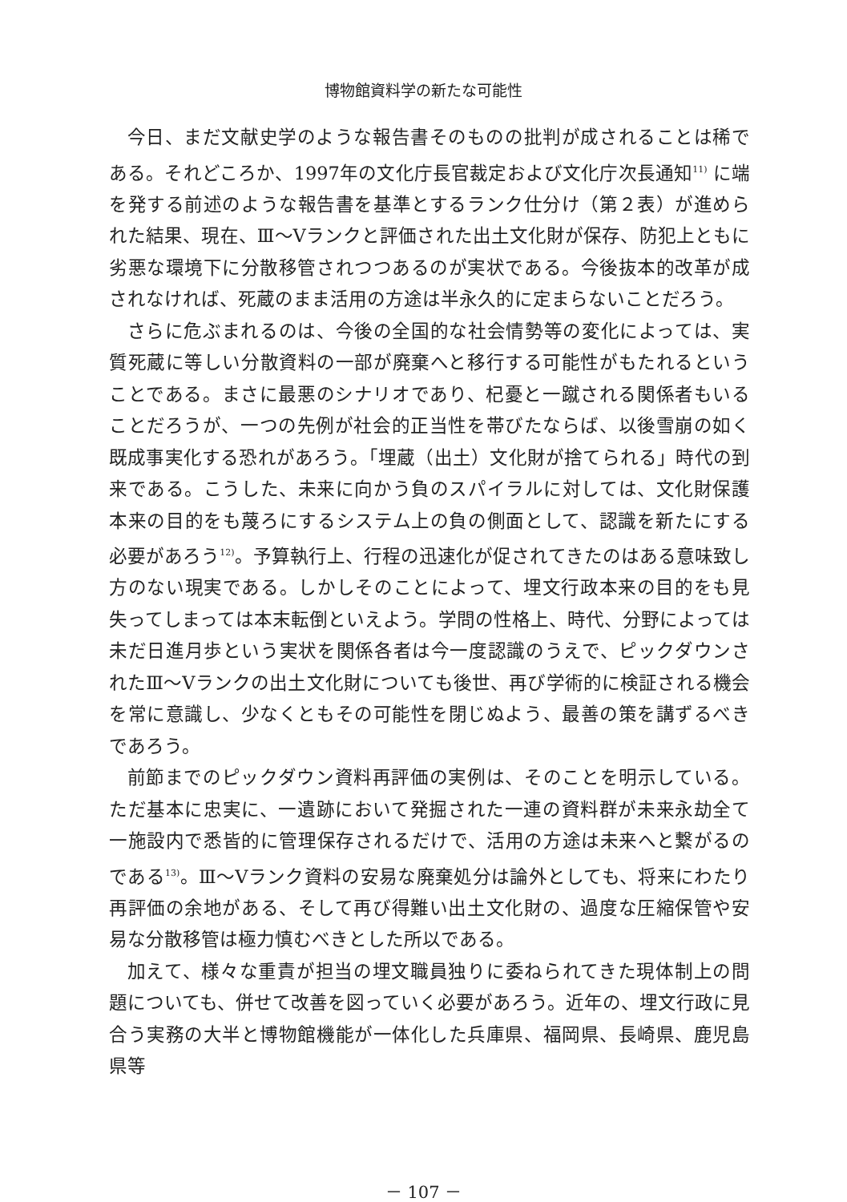博物館資料学の新たな可能性
今日、まだ文献史学のような報告書そのものの批判が成されることは稀である。それどころか、1997年の文化庁長官裁定および文化庁次長通知<sup>11)</sup> に端を発する前述のような報告書を基準とするランク仕分け（第２表）が進められた結果、現在、Ⅲ～Ⅴランクと評価された出土文化財が保存、防犯上ともに劣悪な環境下に分散移管されつつあるのが実状である。今後抜本的改革が成されなければ、死蔵のまま活用の方途は半永久的に定まらないことだろう。
さらに危ぶまれるのは、今後の全国的な社会情勢等の変化によっては、実質死蔵に等しい分散資料の一部が廃棄へと移行する可能性がもたれるということである。まさに最悪のシナリオであり、杞憂と一蹴される関係者もいることだろうが、一つの先例が社会的正当性を帯びたならば、以後雪崩の如く既成事実化する恐れがあろう。「埋蔵（出土）文化財が捨てられる」時代の到来である。こうした、未来に向かう負のスパイラルに対しては、文化財保護本来の目的をも蔑ろにするシステム上の負の側面として、認識を新たにする必要があろう<sup>12)</sup>。予算執行上、行程の迅速化が促されてきたのはある意味致し方のない現実である。しかしそのことによって、埋文行政本来の目的をも見失ってしまっては本末転倒といえよう。学問の性格上、時代、分野によっては未だ日進月歩という実状を関係各者は今一度認識のうえで、ピックダウンされたⅢ～Ⅴランクの出土文化財についても後世、再び学術的に検証される機会を常に意識し、少なくともその可能性を閉じぬよう、最善の策を講ずるべきであろう。
前節までのピックダウン資料再評価の実例は、そのことを明示している。ただ基本に忠実に、一遺跡において発掘された一連の資料群が未来永劫全て一施設内で悉皆的に管理保存されるだけで、活用の方途は未来へと繋がるのである<sup>13)</sup>。Ⅲ～Ⅴランク資料の安易な廃棄処分は論外としても、将来にわたり再評価の余地がある、そして再び得難い出土文化財の、過度な圧縮保管や安易な分散移管は極力慎むべきとした所以である。
加えて、様々な重責が担当の埋文職員独りに委ねられてきた現体制上の問題についても、併せて改善を図っていく必要があろう。近年の、埋文行政に見合う実務の大半と博物館機能が一体化した兵庫県、福岡県、長崎県、鹿児島県等
－ 107 －